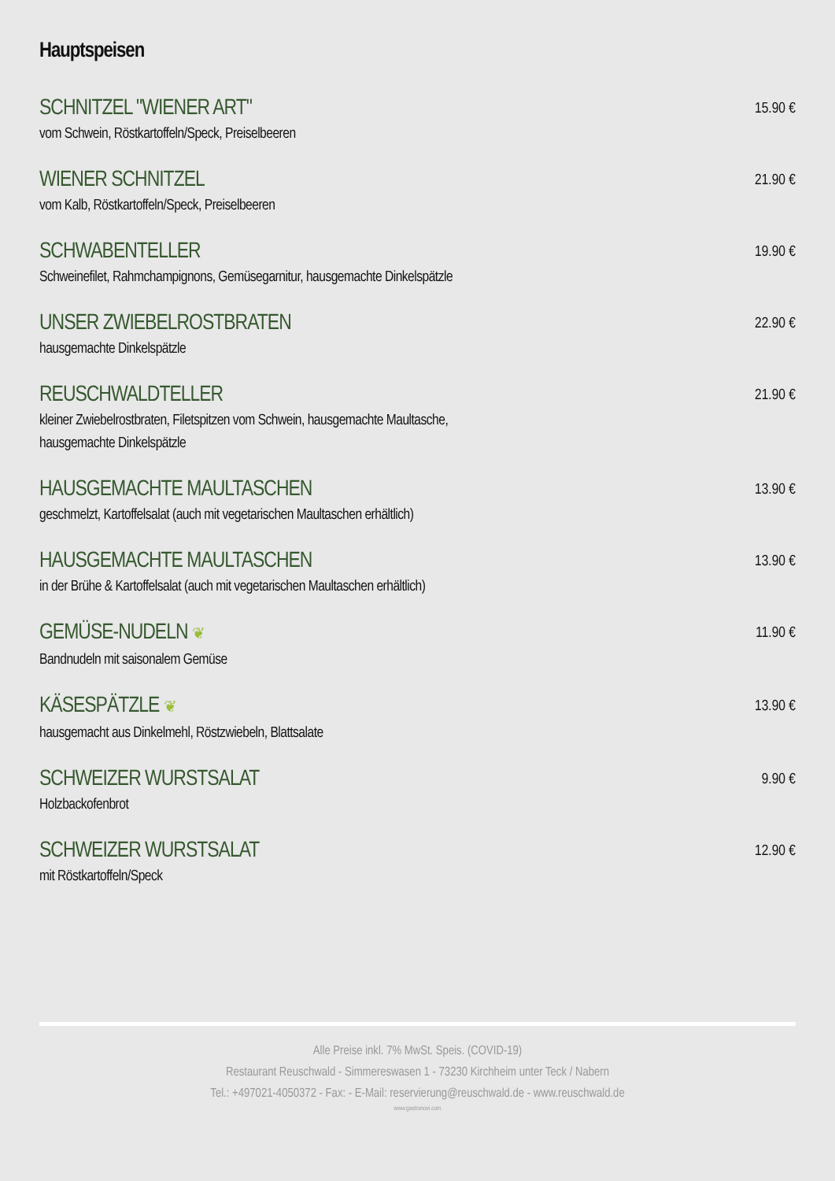Hauptspeisen
SCHNITZEL "WIENER ART"
vom Schwein, Röstkartoffeln/Speck, Preiselbeeren
15.90 €
WIENER SCHNITZEL
vom Kalb, Röstkartoffeln/Speck, Preiselbeeren
21.90 €
SCHWABENTELLER
Schweinefilet, Rahmchampignons, Gemüsegarnitur, hausgemachte Dinkelspätzle
19.90 €
UNSER ZWIEBELROSTBRATEN
hausgemachte Dinkelspätzle
22.90 €
REUSCHWALDTELLER
kleiner Zwiebelrostbraten, Filetspitzen vom Schwein, hausgemachte Maultasche,
hausgemachte Dinkelspätzle
21.90 €
HAUSGEMACHTE MAULTASCHEN
geschmelzt, Kartoffelsalat (auch mit vegetarischen Maultaschen erhältlich)
13.90 €
HAUSGEMACHTE MAULTASCHEN
in der Brühe & Kartoffelsalat (auch mit vegetarischen Maultaschen erhältlich)
13.90 €
GEMÜSE-NUDELN ❦
Bandnudeln mit saisonalem Gemüse
11.90 €
KÄSESPÄTZLE ❦
hausgemacht aus Dinkelmehl, Röstzwiebeln, Blattsalate
13.90 €
SCHWEIZER WURSTSALAT
Holzbackofenbrot
9.90 €
SCHWEIZER WURSTSALAT
mit Röstkartoffeln/Speck
12.90 €
Alle Preise inkl. 7% MwSt. Speis. (COVID-19)
Restaurant Reuschwald - Simmereswasen 1 - 73230 Kirchheim unter Teck / Nabern
Tel.: +497021-4050372 - Fax: - E-Mail: reservierung@reuschwald.de - www.reuschwald.de
www.gastronovi.com